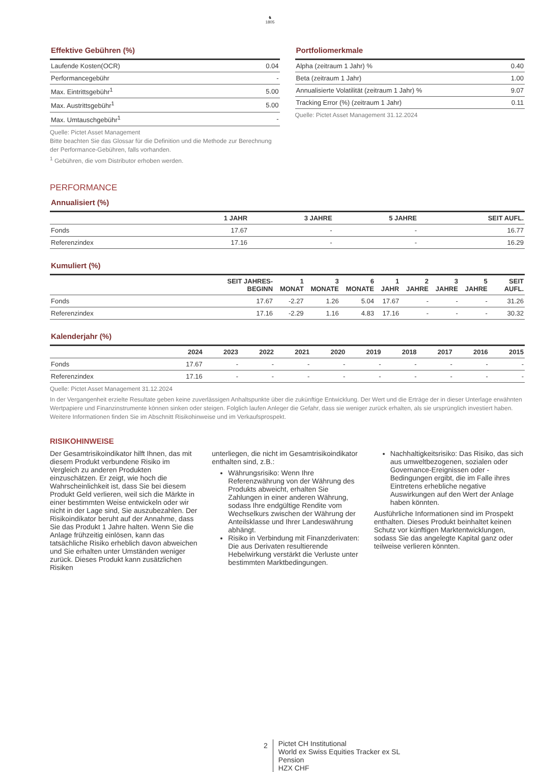♞
1805
Effektive Gebühren (%)
| Laufende Kosten(OCR) | 0.04 |
| Performancegebühr | - |
| Max. Eintrittsgebühr<sup>1</sup> | 5.00 |
| Max. Austrittsgebühr<sup>1</sup> | 5.00 |
| Max. Umtauschgebühr<sup>1</sup> | - |
Quelle: Pictet Asset Management
Bitte beachten Sie das Glossar für die Definition und die Methode zur Berechnung der Performance-Gebühren, falls vorhanden.
<sup>1</sup> Gebühren, die vom Distributor erhoben werden.
Portfoliomerkmale
| Alpha (zeitraum 1 Jahr) % | 0.40 |
| Beta (zeitraum 1 Jahr) | 1.00 |
| Annualisierte Volatilität (zeitraum 1 Jahr) % | 9.07 |
| Tracking Error (%) (zeitraum 1 Jahr) | 0.11 |
Quelle: Pictet Asset Management 31.12.2024
PERFORMANCE
Annualisiert (%)
| | 1 JAHR | 3 JAHRE | 5 JAHRE | SEIT AUFL. |
| --- | --- | --- | --- | --- |
| Fonds | 17.67 | - | - | 16.77 |
| Referenzindex | 17.16 | - | - | 16.29 |
Kumuliert (%)
| | SEIT JAHRES-BEGINN | 1 MONAT | 3 MONATE | 6 MONATE | 1 JAHR | 2 JAHRE | 3 JAHRE | 5 JAHRE | SEIT AUFL. |
| --- | --- | --- | --- | --- | --- | --- | --- | --- | --- |
| Fonds | 17.67 | -2.27 | 1.26 | 5.04 | 17.67 | - | - | - | 31.26 |
| Referenzindex | 17.16 | -2.29 | 1.16 | 4.83 | 17.16 | - | - | - | 30.32 |
Kalenderjahr (%)
| | 2024 | 2023 | 2022 | 2021 | 2020 | 2019 | 2018 | 2017 | 2016 | 2015 |
| --- | --- | --- | --- | --- | --- | --- | --- | --- | --- | --- |
| Fonds | 17.67 | - | - | - | - | - | - | - | - | - |
| Referenzindex | 17.16 | - | - | - | - | - | - | - | - | - |
Quelle: Pictet Asset Management 31.12.2024
In der Vergangenheit erzielte Resultate geben keine zuverlässigen Anhaltspunkte über die zukünftige Entwicklung. Der Wert und die Erträge der in dieser Unterlage erwähnten Wertpapiere und Finanzinstrumente können sinken oder steigen. Folglich laufen Anleger die Gefahr, dass sie weniger zurück erhalten, als sie ursprünglich investiert haben. Weitere Informationen finden Sie im Abschnitt Risikohinweise und im Verkaufsprospekt.
RISIKOHINWEISE
Der Gesamtrisikoindikator hilft Ihnen, das mit diesem Produkt verbundene Risiko im Vergleich zu anderen Produkten einzuschätzen. Er zeigt, wie hoch die Wahrscheinlichkeit ist, dass Sie bei diesem Produkt Geld verlieren, weil sich die Märkte in einer bestimmten Weise entwickeln oder wir nicht in der Lage sind, Sie auszubezahlen. Der Risikoindikator beruht auf der Annahme, dass Sie das Produkt 1 Jahre halten. Wenn Sie die Anlage frühzeitig einlösen, kann das tatsächliche Risiko erheblich davon abweichen und Sie erhalten unter Umständen weniger zurück. Dieses Produkt kann zusätzlichen Risiken
unterliegen, die nicht im Gesamtrisikoindikator enthalten sind, z.B.:
Währungsrisiko: Wenn Ihre Referenzwährung von der Währung des Produkts abweicht, erhalten Sie Zahlungen in einer anderen Währung, sodass Ihre endgültige Rendite vom Wechselkurs zwischen der Währung der Anteilsklasse und Ihrer Landeswährung abhängt.
Risiko in Verbindung mit Finanzderivaten: Die aus Derivaten resultierende Hebelwirkung verstärkt die Verluste unter bestimmten Marktbedingungen.
Nachhaltigkeitsrisiko: Das Risiko, das sich aus umweltbezogenen, sozialen oder Governance-Ereignissen oder -Bedingungen ergibt, die im Falle ihres Eintretens erhebliche negative Auswirkungen auf den Wert der Anlage haben könnten.
Ausführliche Informationen sind im Prospekt enthalten. Dieses Produkt beinhaltet keinen Schutz vor künftigen Marktentwicklungen, sodass Sie das angelegte Kapital ganz oder teilweise verlieren könnten.
2
Pictet CH Institutional
World ex Swiss Equities Tracker ex SL
Pension
HZX CHF